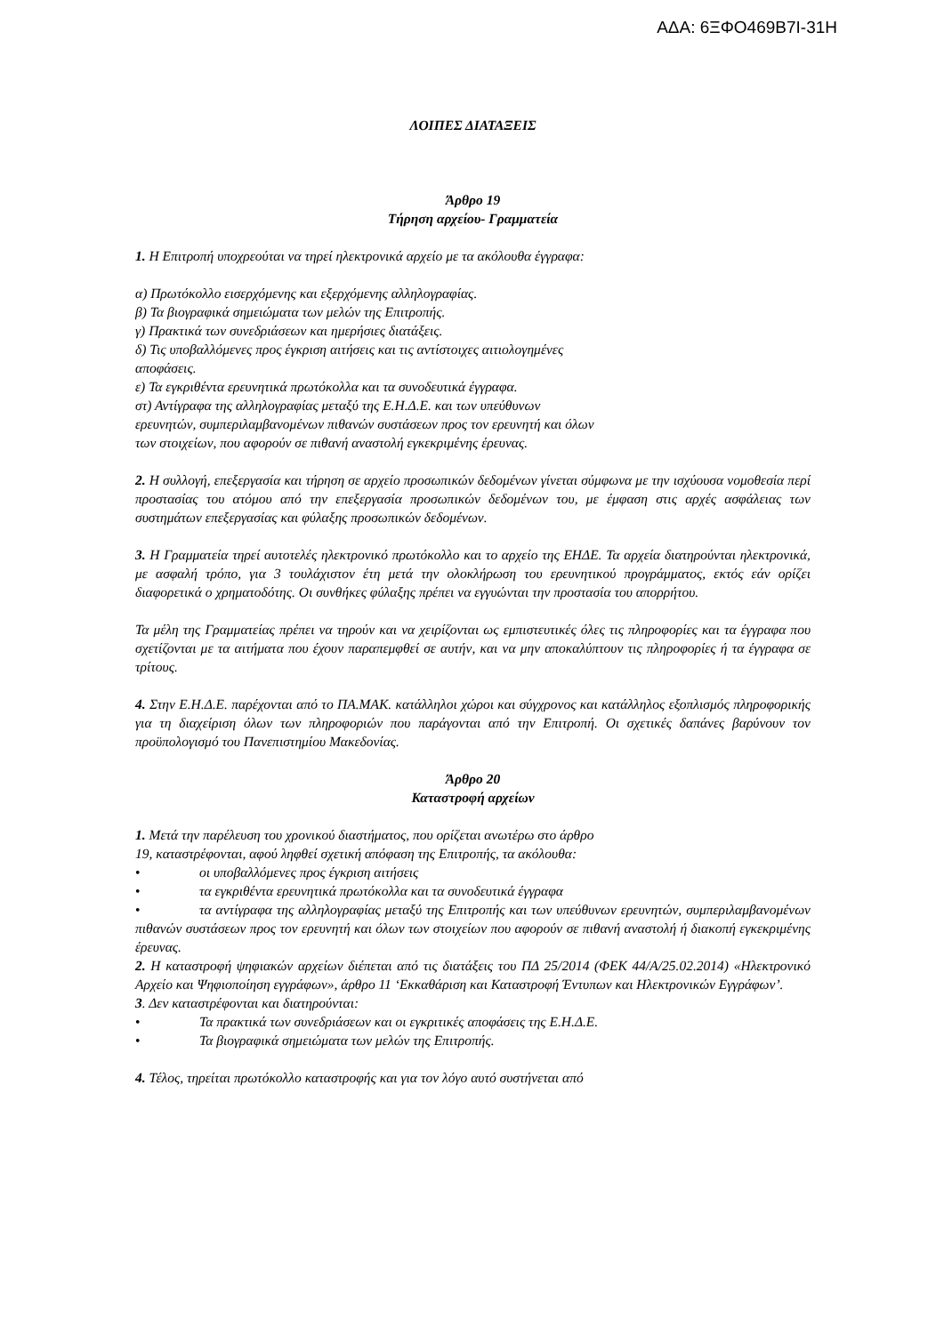ΑΔΑ: 6ΞΦΟ469Β7Ι-31Η
ΛΟΙΠΕΣ ΔΙΑΤΑΞΕΙΣ
Άρθρο 19
Τήρηση αρχείου- Γραμματεία
1. Η Επιτροπή υποχρεούται να τηρεί ηλεκτρονικά αρχείο με τα ακόλουθα έγγραφα:
α) Πρωτόκολλο εισερχόμενης και εξερχόμενης αλληλογραφίας.
β) Τα βιογραφικά σημειώματα των μελών της Επιτροπής.
γ) Πρακτικά των συνεδριάσεων και ημερήσιες διατάξεις.
δ) Τις υποβαλλόμενες προς έγκριση αιτήσεις και τις αντίστοιχες αιτιολογημένες
αποφάσεις.
ε) Τα εγκριθέντα ερευνητικά πρωτόκολλα και τα συνοδευτικά έγγραφα.
στ) Αντίγραφα της αλληλογραφίας μεταξύ της Ε.Η.Δ.Ε. και των υπεύθυνων
ερευνητών, συμπεριλαμβανομένων πιθανών συστάσεων προς τον ερευνητή και όλων
των στοιχείων, που αφορούν σε πιθανή αναστολή εγκεκριμένης έρευνας.
2. Η συλλογή, επεξεργασία και τήρηση σε αρχείο προσωπικών δεδομένων γίνεται σύμφωνα με την ισχύουσα νομοθεσία περί προστασίας του ατόμου από την επεξεργασία προσωπικών δεδομένων του, με έμφαση στις αρχές ασφάλειας των συστημάτων επεξεργασίας και φύλαξης προσωπικών δεδομένων.
3. Η Γραμματεία τηρεί αυτοτελές ηλεκτρονικό πρωτόκολλο και το αρχείο της ΕΗΔΕ. Τα αρχεία διατηρούνται ηλεκτρονικά, με ασφαλή τρόπο, για 3 τουλάχιστον έτη μετά την ολοκλήρωση του ερευνητικού προγράμματος, εκτός εάν ορίζει διαφορετικά ο χρηματοδότης. Οι συνθήκες φύλαξης πρέπει να εγγυώνται την προστασία του απορρήτου.
Τα μέλη της Γραμματείας πρέπει να τηρούν και να χειρίζονται ως εμπιστευτικές όλες τις πληροφορίες και τα έγγραφα που σχετίζονται με τα αιτήματα που έχουν παραπεμφθεί σε αυτήν, και να μην αποκαλύπτουν τις πληροφορίες ή τα έγγραφα σε τρίτους.
4. Στην Ε.Η.Δ.Ε. παρέχονται από το ΠΑ.ΜΑΚ. κατάλληλοι χώροι και σύγχρονος και κατάλληλος εξοπλισμός πληροφορικής για τη διαχείριση όλων των πληροφοριών που παράγονται από την Επιτροπή. Οι σχετικές δαπάνες βαρύνουν τον προϋπολογισμό του Πανεπιστημίου Μακεδονίας.
Άρθρο 20
Καταστροφή αρχείων
1. Μετά την παρέλευση του χρονικού διαστήματος, που ορίζεται ανωτέρω στο άρθρο
19, καταστρέφονται, αφού ληφθεί σχετική απόφαση της Επιτροπής, τα ακόλουθα:
• οι υποβαλλόμενες προς έγκριση αιτήσεις
• τα εγκριθέντα ερευνητικά πρωτόκολλα και τα συνοδευτικά έγγραφα
• τα αντίγραφα της αλληλογραφίας μεταξύ της Επιτροπής και των υπεύθυνων ερευνητών, συμπεριλαμβανομένων πιθανών συστάσεων προς τον ερευνητή και όλων των στοιχείων που αφορούν σε πιθανή αναστολή ή διακοπή εγκεκριμένης έρευνας.
2. Η καταστροφή ψηφιακών αρχείων διέπεται από τις διατάξεις του ΠΔ 25/2014 (ΦΕΚ 44/Α/25.02.2014) «Ηλεκτρονικό Αρχείο και Ψηφιοποίηση εγγράφων», άρθρο 11 ‘Εκκαθάριση και Καταστροφή Έντυπων και Ηλεκτρονικών Εγγράφων’.
3. Δεν καταστρέφονται και διατηρούνται:
• Τα πρακτικά των συνεδριάσεων και οι εγκριτικές αποφάσεις της Ε.Η.Δ.Ε.
• Τα βιογραφικά σημειώματα των μελών της Επιτροπής.
4. Τέλος, τηρείται πρωτόκολλο καταστροφής και για τον λόγο αυτό συστήνεται από